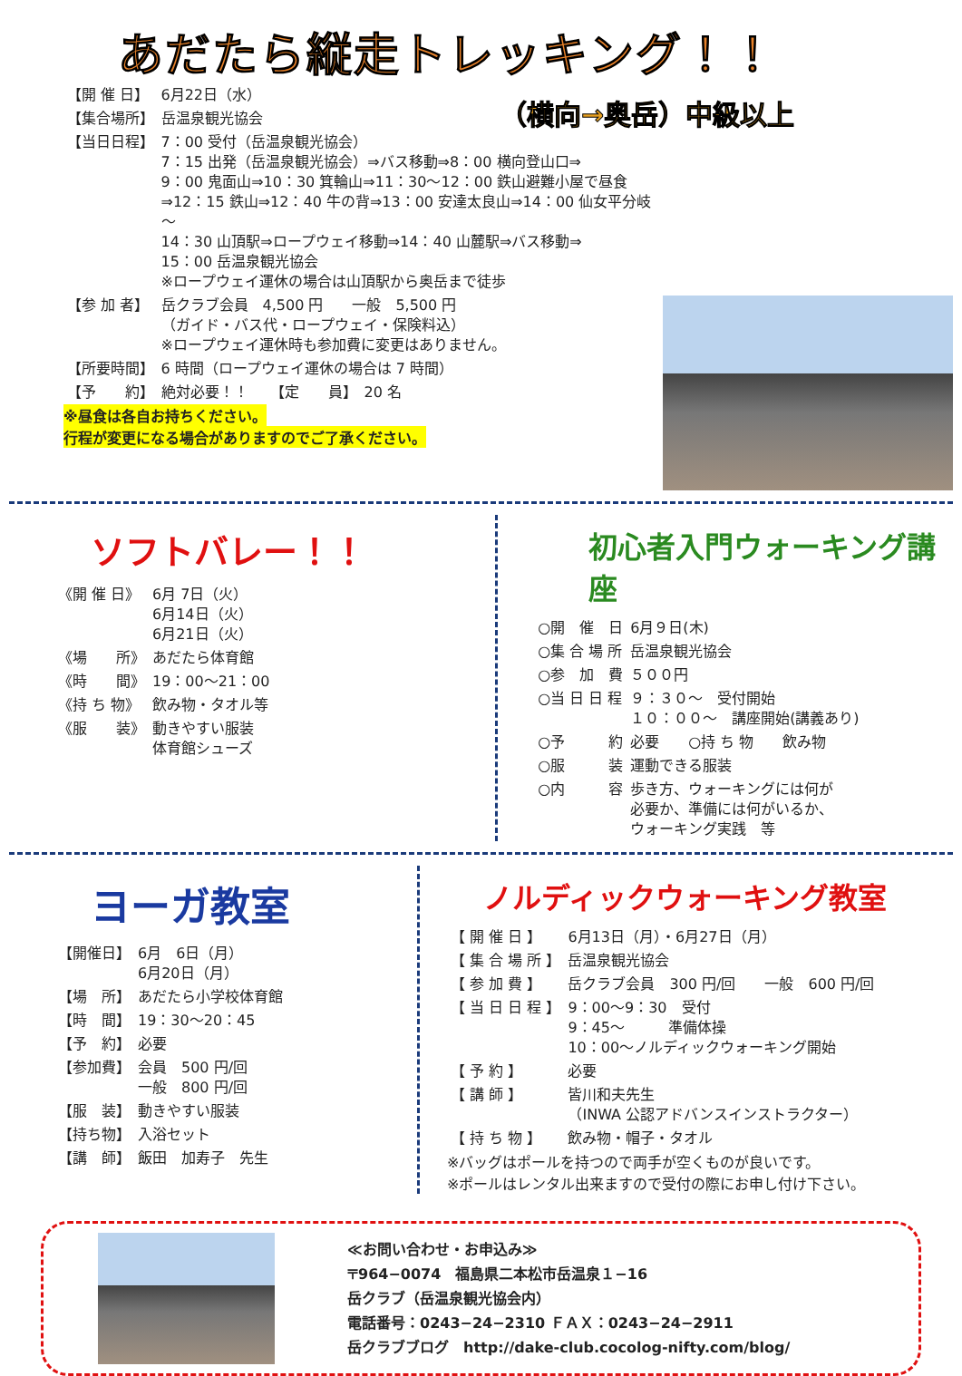あだたら縦走トレッキング！！
| 【開 催 日】 | 6月22日（水） |
| 【集合場所】 | 岳温泉観光協会 |
| 【当日日程】 | 7：00 受付（岳温泉観光協会） 7：15 出発（岳温泉観光協会）⇒バス移動⇒8：00 横向登山口⇒ 9：00 鬼面山⇒10：30 箕輪山⇒11：30～12：00 鉄山避難小屋で昼食 ⇒12：15 鉄山⇒12：40 牛の背⇒13：00 安達太良山⇒14：00 仙女平分岐～ 14：30 山頂駅⇒ロープウェイ移動⇒14：40 山麓駅⇒バス移動⇒ 15：00 岳温泉観光協会 ※ロープウェイ運休の場合は山頂駅から奥岳まで徒歩 |
| 【参 加 者】 | 岳クラブ会員 4,500 円 一般 5,500 円 （ガイド・バス代・ロープウェイ・保険料込） ※ロープウェイ運休時も参加費に変更はありません。 |
| 【所要時間】 | 6 時間（ロープウェイ運休の場合は 7 時間） |
| 【予 約】 | 絶対必要！！ 【定 員】 20 名 |
※昼食は各自お持ちください。
行程が変更になる場合がありますのでご了承ください。
（横向→奥岳）中級以上
ソフトバレー！！
| 《開 催 日》 | 6月 7日（火） 6月14日（火） 6月21日（火） |
| 《場 所》 | あだたら体育館 |
| 《時 間》 | 19：00～21：00 |
| 《持 ち 物》 | 飲み物・タオル等 |
| 《服 装》 | 動きやすい服装 体育館シューズ |
初心者入門ウォーキング講座
| ○開 催 日 | 6月９日(木) |
| ○集 合 場 所 | 岳温泉観光協会 |
| ○参 加 費 | ５００円 |
| ○当 日 日 程 | ９：３０～ 受付開始 １０：００～ 講座開始(講義あり) |
| ○予 約 | 必要 ○持 ち 物 飲み物 |
| ○服 装 | 運動できる服装 |
| ○内 容 | 歩き方、ウォーキングには何が 必要か、準備には何がいるか、 ウォーキング実践 等 |
ヨーガ教室
| 【開催日】 | 6月 6日（月） 6月20日（月） |
| 【場 所】 | あだたら小学校体育館 |
| 【時 間】 | 19：30～20：45 |
| 【予 約】 | 必要 |
| 【参加費】 | 会員 500 円/回 一般 800 円/回 |
| 【服 装】 | 動きやすい服装 |
| 【持ち物】 | 入浴セット |
| 【講 師】 | 飯田 加寿子 先生 |
ノルディックウォーキング教室
| 【 開 催 日 】 | 6月13日（月）・6月27日（月） |
| 【 集 合 場 所 】 | 岳温泉観光協会 |
| 【 参 加 費 】 | 岳クラブ会員 300 円/回 一般 600 円/回 |
| 【 当 日 日 程 】 | 9：00～9：30 受付 9：45～ 準備体操 10：00～ノルディックウォーキング開始 |
| 【 予 約 】 | 必要 |
| 【 講 師 】 | 皆川和夫先生 （INWA 公認アドバンスインストラクター） |
| 【 持 ち 物 】 | 飲み物・帽子・タオル |
※バッグはポールを持つので両手が空くものが良いです。
※ポールはレンタル出来ますので受付の際にお申し付け下さい。
≪お問い合わせ・お申込み≫
〒964−0074　福島県二本松市岳温泉１−16
岳クラブ（岳温泉観光協会内）
電話番号：0243−24−2310 ＦＡＸ：0243−24−2911
岳クラブブログ　http://dake-club.cocolog-nifty.com/blog/